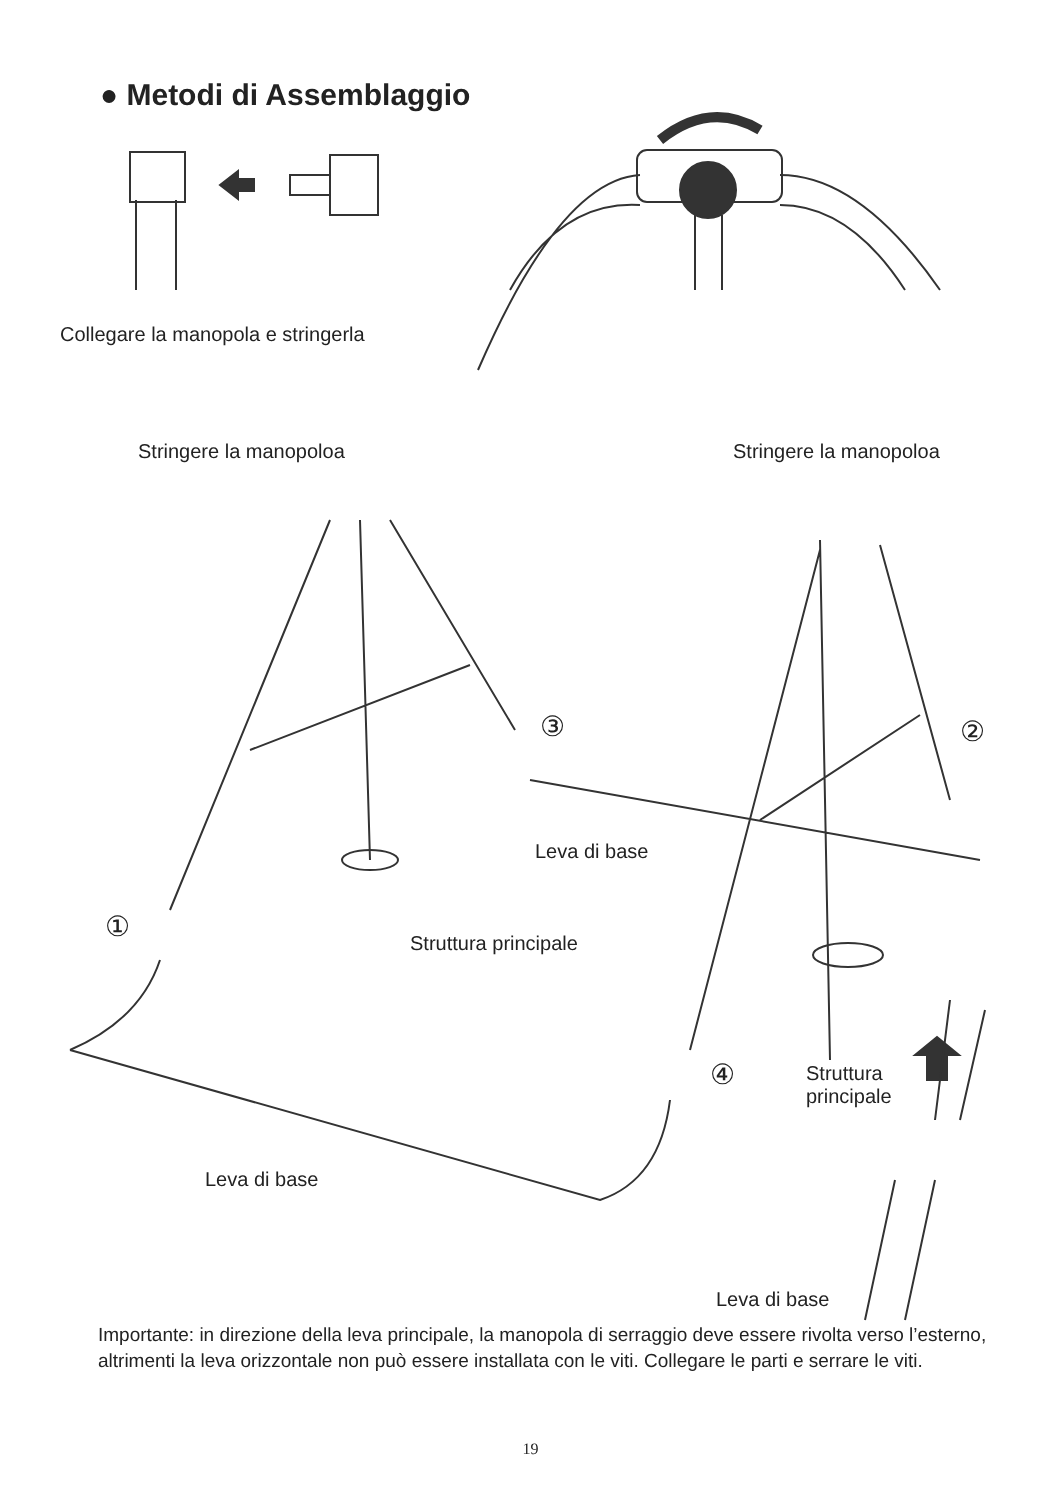● Metodi di Assemblaggio
Collegare la manopola e stringerla
Stringere la manopoloa Stringere la manopoloa
③ ②
Leva di base
①
Struttura principale
④
Struttura
principale
Leva di base
Leva di base
Importante: in direzione della leva principale, la manopola di serraggio deve essere rivolta verso l’esterno, altrimenti la leva orizzontale non può essere installata con le viti. Collegare le parti e serrare le viti.
19